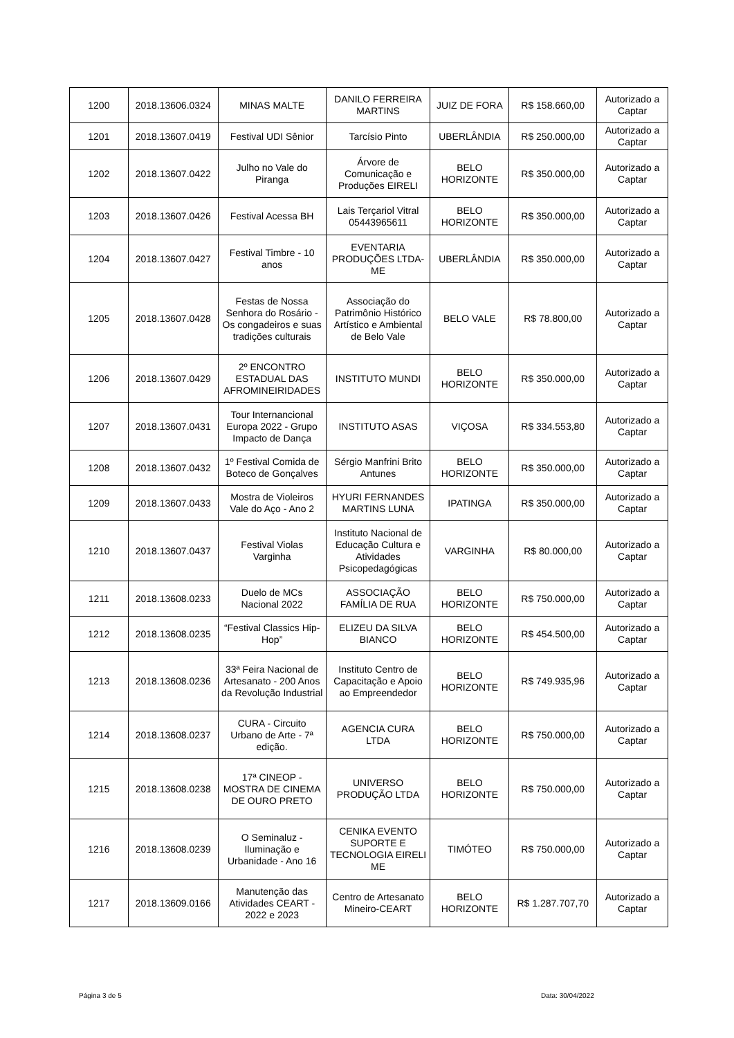| 1200 | 2018.13606.0324 | MINAS MALTE | DANILO FERREIRA MARTINS | JUIZ DE FORA | R$ 158.660,00 | Autorizado a Captar |
| 1201 | 2018.13607.0419 | Festival UDI Sênior | Tarcísio Pinto | UBERLÂNDIA | R$ 250.000,00 | Autorizado a Captar |
| 1202 | 2018.13607.0422 | Julho no Vale do Piranga | Árvore de Comunicação e Produções EIRELI | BELO HORIZONTE | R$ 350.000,00 | Autorizado a Captar |
| 1203 | 2018.13607.0426 | Festival Acessa BH | Lais Terçariol Vitral 05443965611 | BELO HORIZONTE | R$ 350.000,00 | Autorizado a Captar |
| 1204 | 2018.13607.0427 | Festival Timbre - 10 anos | EVENTARIA PRODUÇÕES LTDA-ME | UBERLÂNDIA | R$ 350.000,00 | Autorizado a Captar |
| 1205 | 2018.13607.0428 | Festas de Nossa Senhora do Rosário - Os congadeiros e suas tradições culturais | Associação do Patrimônio Histórico Artístico e Ambiental de Belo Vale | BELO VALE | R$ 78.800,00 | Autorizado a Captar |
| 1206 | 2018.13607.0429 | 2º ENCONTRO ESTADUAL DAS AFROMINEIRIDADES | INSTITUTO MUNDI | BELO HORIZONTE | R$ 350.000,00 | Autorizado a Captar |
| 1207 | 2018.13607.0431 | Tour Internancional Europa 2022 - Grupo Impacto de Dança | INSTITUTO ASAS | VIÇOSA | R$ 334.553,80 | Autorizado a Captar |
| 1208 | 2018.13607.0432 | 1º Festival Comida de Boteco de Gonçalves | Sérgio Manfrini Brito Antunes | BELO HORIZONTE | R$ 350.000,00 | Autorizado a Captar |
| 1209 | 2018.13607.0433 | Mostra de Violeiros Vale do Aço - Ano 2 | HYURI FERNANDES MARTINS LUNA | IPATINGA | R$ 350.000,00 | Autorizado a Captar |
| 1210 | 2018.13607.0437 | Festival Violas Varginha | Instituto Nacional de Educação Cultura e Atividades Psicopedagógicas | VARGINHA | R$ 80.000,00 | Autorizado a Captar |
| 1211 | 2018.13608.0233 | Duelo de MCs Nacional 2022 | ASSOCIAÇÃO FAMÍLIA DE RUA | BELO HORIZONTE | R$ 750.000,00 | Autorizado a Captar |
| 1212 | 2018.13608.0235 | “Festival Classics Hip-Hop” | ELIZEU DA SILVA BIANCO | BELO HORIZONTE | R$ 454.500,00 | Autorizado a Captar |
| 1213 | 2018.13608.0236 | 33ª Feira Nacional de Artesanato - 200 Anos da Revolução Industrial | Instituto Centro de Capacitação e Apoio ao Empreendedor | BELO HORIZONTE | R$ 749.935,96 | Autorizado a Captar |
| 1214 | 2018.13608.0237 | CURA - Circuito Urbano de Arte - 7ª edição. | AGENCIA CURA LTDA | BELO HORIZONTE | R$ 750.000,00 | Autorizado a Captar |
| 1215 | 2018.13608.0238 | 17ª CINEOP - MOSTRA DE CINEMA DE OURO PRETO | UNIVERSO PRODUÇÃO LTDA | BELO HORIZONTE | R$ 750.000,00 | Autorizado a Captar |
| 1216 | 2018.13608.0239 | O Seminaluz - Iluminação e Urbanidade - Ano 16 | CENIKA EVENTO SUPORTE E TECNOLOGIA EIRELI ME | TIMÓTEO | R$ 750.000,00 | Autorizado a Captar |
| 1217 | 2018.13609.0166 | Manutenção das Atividades CEART - 2022 e 2023 | Centro de Artesanato Mineiro-CEART | BELO HORIZONTE | R$ 1.287.707,70 | Autorizado a Captar |
Página 3 de 5 Data: 30/04/2022